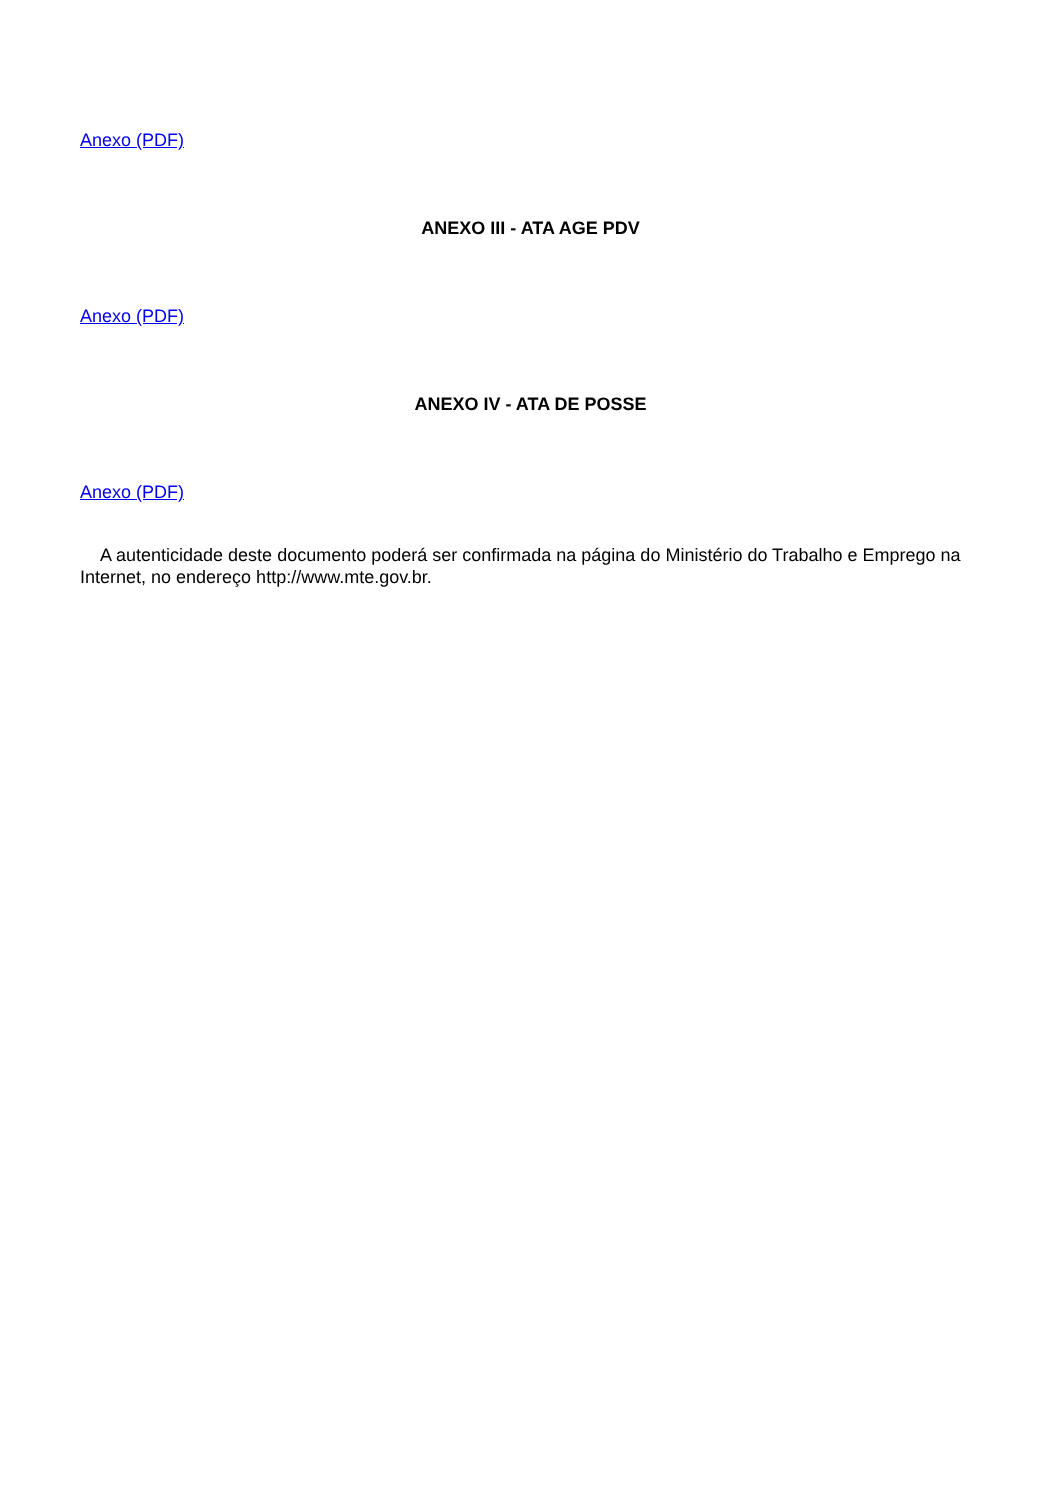Anexo (PDF)
ANEXO III - ATA AGE PDV
Anexo (PDF)
ANEXO IV - ATA DE POSSE
Anexo (PDF)
A autenticidade deste documento poderá ser confirmada na página do Ministério do Trabalho e Emprego na Internet, no endereço http://www.mte.gov.br.